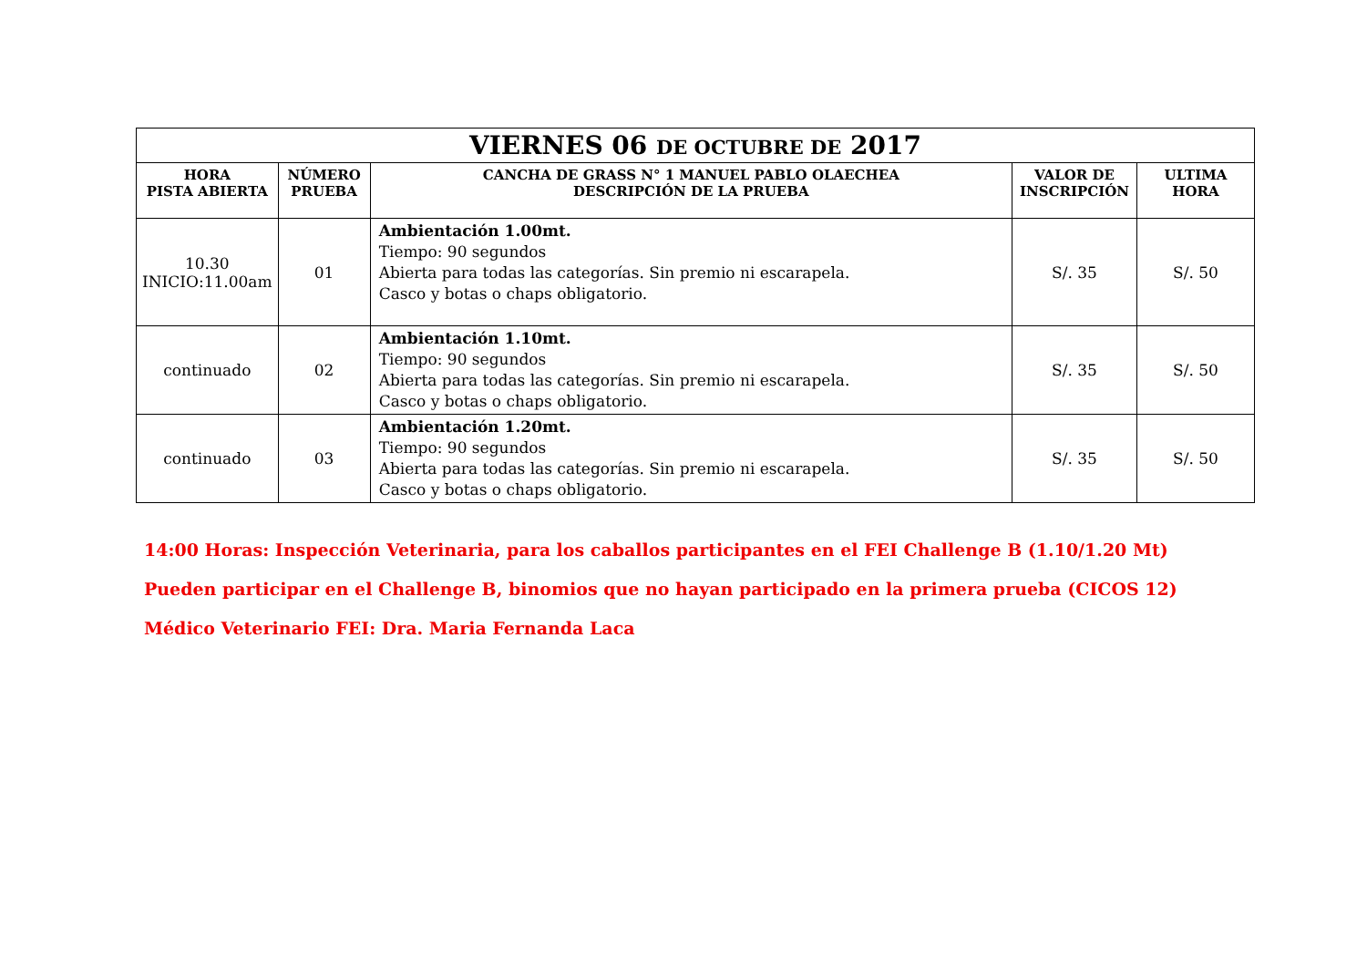| VIERNES 06 DE OCTUBRE DE 2017 | | | | |
| HORA PISTA ABIERTA | NÚMERO PRUEBA | CANCHA DE GRASS N° 1 MANUEL PABLO OLAECHEA DESCRIPCIÓN DE LA PRUEBA | VALOR DE INSCRIPCIÓN | ULTIMA HORA |
| 10.30 INICIO:11.00am | 01 | Ambientación 1.00mt. Tiempo: 90 segundos Abierta para todas las categorías. Sin premio ni escarapela. Casco y botas o chaps obligatorio. | S/. 35 | S/. 50 |
| continuado | 02 | Ambientación 1.10mt. Tiempo: 90 segundos Abierta para todas las categorías. Sin premio ni escarapela. Casco y botas o chaps obligatorio. | S/. 35 | S/. 50 |
| continuado | 03 | Ambientación 1.20mt. Tiempo: 90 segundos Abierta para todas las categorías. Sin premio ni escarapela. Casco y botas o chaps obligatorio. | S/. 35 | S/. 50 |
14:00 Horas: Inspección Veterinaria, para los caballos participantes en el FEI Challenge B (1.10/1.20 Mt)
Pueden participar en el Challenge B, binomios que no hayan participado en la primera prueba (CICOS 12)
Médico Veterinario FEI: Dra. Maria Fernanda Laca